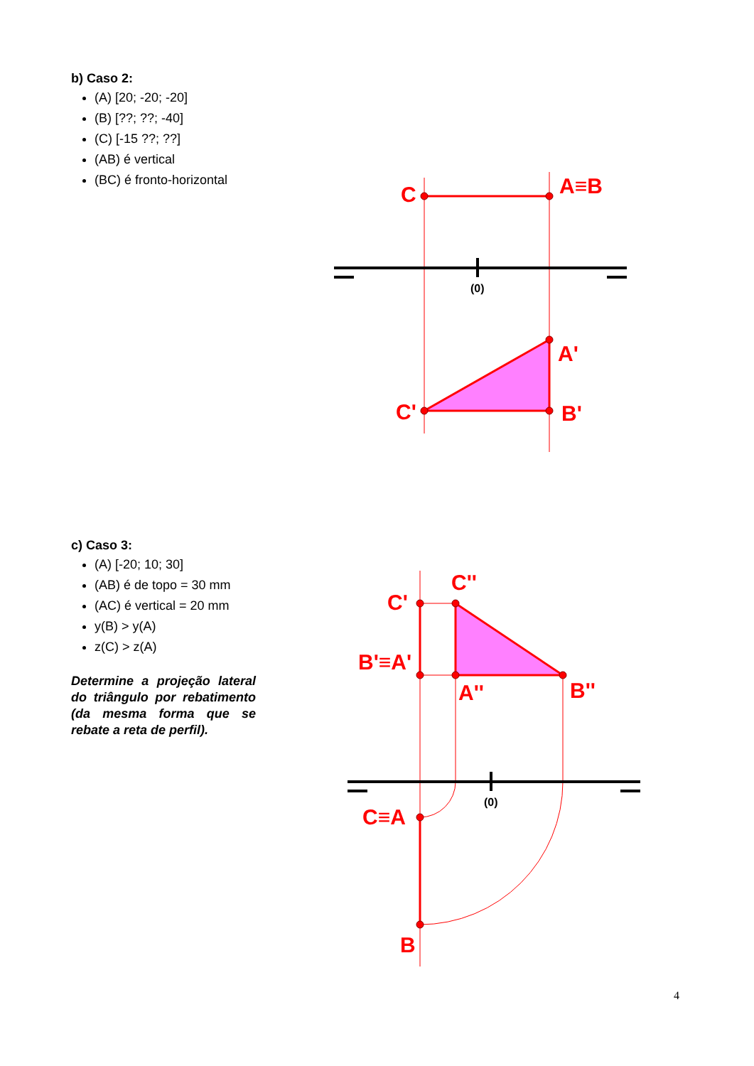(0)
(0)
C
A≡B
A'
C'
B'
C''
C'
B'≡A'
A''
B''
C≡A
B
b) Caso 2:
(A) [20; -20; -20]
(B) [??; ??; -40]
(C) [-15 ??; ??]
(AB) é vertical
(BC) é fronto-horizontal
c) Caso 3:
(A) [-20; 10; 30]
(AB) é de topo = 30 mm
(AC) é vertical = 20 mm
y(B) > y(A)
z(C) > z(A)
Determine a projeção lateral do triângulo por rebatimento (da mesma forma que se rebate a reta de perfil).
4